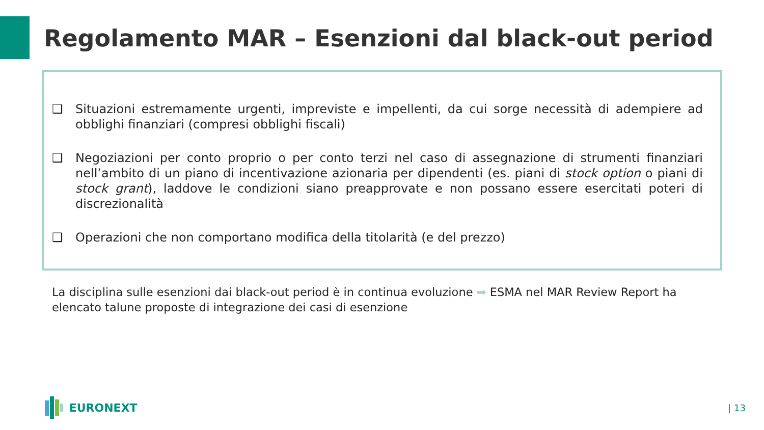Regolamento MAR – Esenzioni dal black-out period
❑ Situazioni estremamente urgenti, impreviste e impellenti, da cui sorge necessità di adempiere ad obblighi finanziari (compresi obblighi fiscali)
❑ Negoziazioni per conto proprio o per conto terzi nel caso di assegnazione di strumenti finanziari nell’ambito di un piano di incentivazione azionaria per dipendenti (es. piani di stock option o piani di stock grant), laddove le condizioni siano preapprovate e non possano essere esercitati poteri di discrezionalità
❑ Operazioni che non comportano modifica della titolarità (e del prezzo)
La disciplina sulle esenzioni dai black-out period è in continua evoluzione ➡ ESMA nel MAR Review Report ha elencato talune proposte di integrazione dei casi di esenzione
EURONEXT | 13